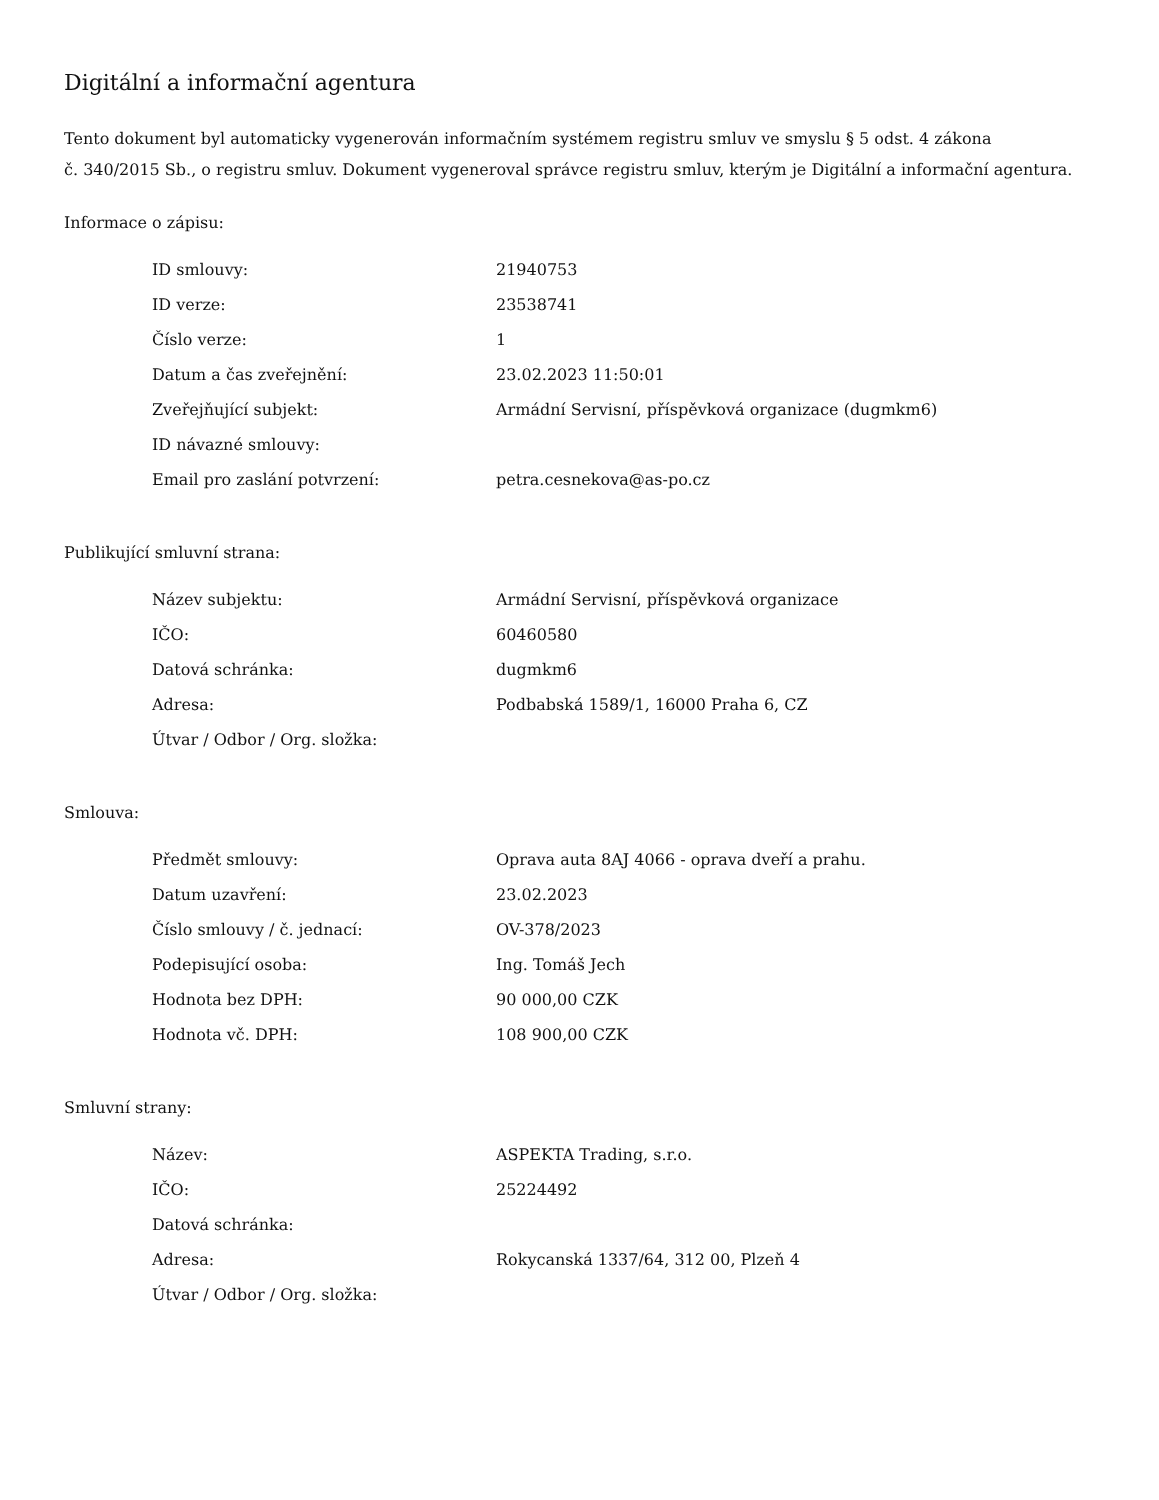Digitální a informační agentura
Tento dokument byl automaticky vygenerován informačním systémem registru smluv ve smyslu § 5 odst. 4 zákona
č. 340/2015 Sb., o registru smluv. Dokument vygeneroval správce registru smluv, kterým je Digitální a informační agentura.
Informace o zápisu:
| ID smlouvy: | 21940753 |
| ID verze: | 23538741 |
| Číslo verze: | 1 |
| Datum a čas zveřejnění: | 23.02.2023 11:50:01 |
| Zveřejňující subjekt: | Armádní Servisní, příspěvková organizace (dugmkm6) |
| ID návazné smlouvy: | |
| Email pro zaslání potvrzení: | petra.cesnekova@as-po.cz |
Publikující smluvní strana:
| Název subjektu: | Armádní Servisní, příspěvková organizace |
| IČO: | 60460580 |
| Datová schránka: | dugmkm6 |
| Adresa: | Podbabská 1589/1, 16000 Praha 6, CZ |
| Útvar / Odbor / Org. složka: | |
Smlouva:
| Předmět smlouvy: | Oprava auta 8AJ 4066 - oprava dveří a prahu. |
| Datum uzavření: | 23.02.2023 |
| Číslo smlouvy / č. jednací: | OV-378/2023 |
| Podepisující osoba: | Ing. Tomáš Jech |
| Hodnota bez DPH: | 90 000,00 CZK |
| Hodnota vč. DPH: | 108 900,00 CZK |
Smluvní strany:
| Název: | ASPEKTA Trading, s.r.o. |
| IČO: | 25224492 |
| Datová schránka: | |
| Adresa: | Rokycanská 1337/64, 312 00, Plzeň 4 |
| Útvar / Odbor / Org. složka: | |